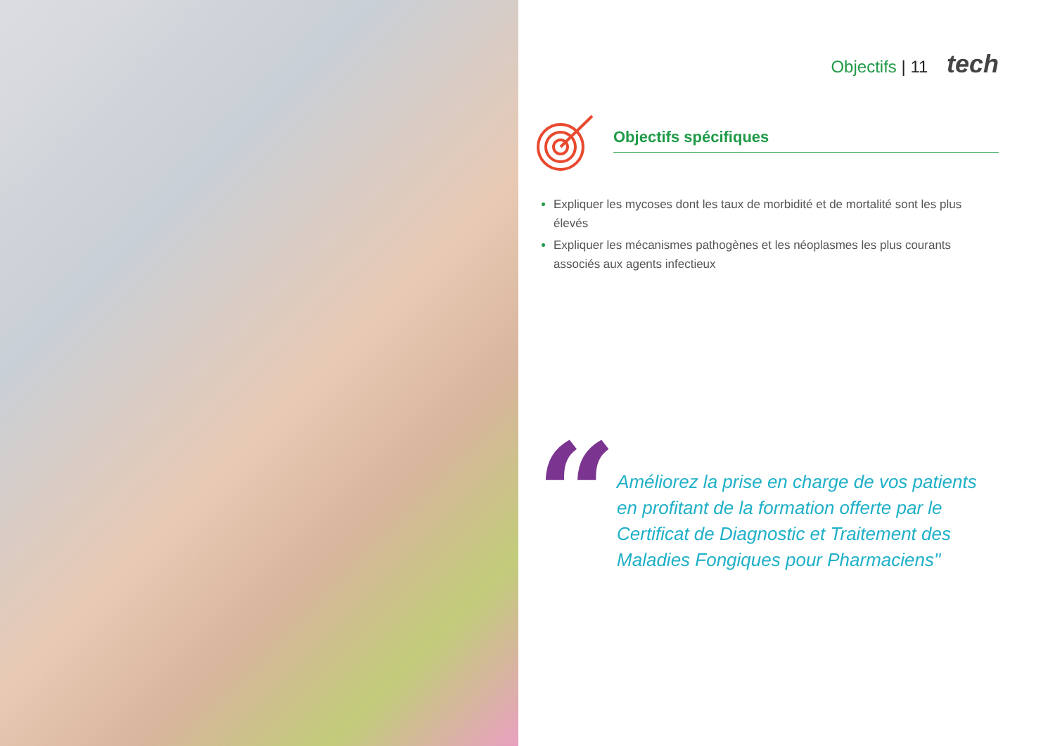Objectifs | 11 tech
Objectifs spécifiques
Expliquer les mycoses dont les taux de morbidité et de mortalité sont les plus élevés
Expliquer les mécanismes pathogènes et les néoplasmes les plus courants associés aux agents infectieux
“
Améliorez la prise en charge de vos patients en profitant de la formation offerte par le Certificat de Diagnostic et Traitement des Maladies Fongiques pour Pharmaciens"